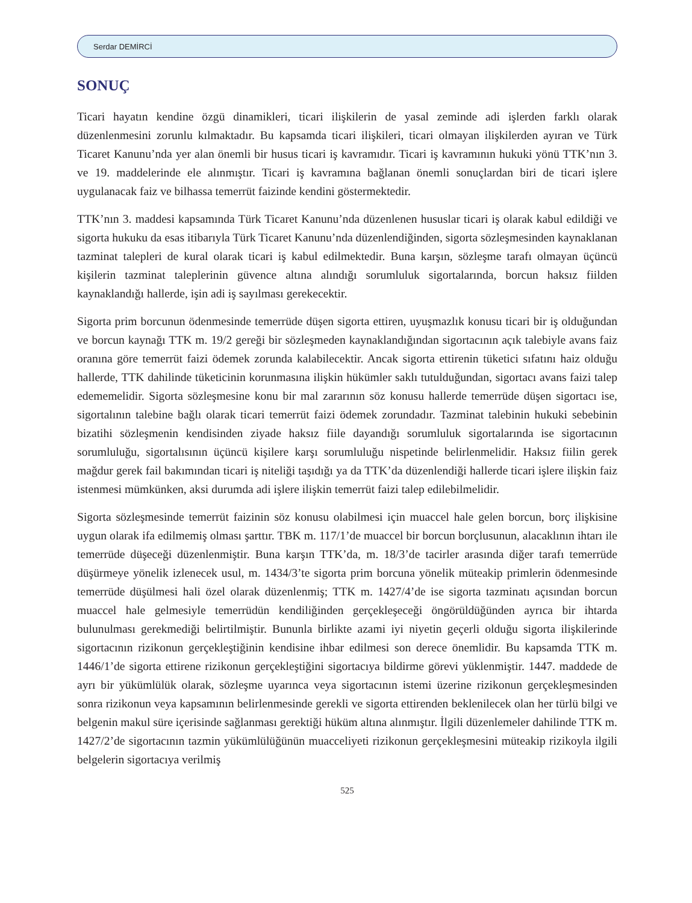Serdar DEMİRCİ
SONUÇ
Ticari hayatın kendine özgü dinamikleri, ticari ilişkilerin de yasal zeminde adi işlerden farklı olarak düzenlenmesini zorunlu kılmaktadır. Bu kapsamda ticari ilişkileri, ticari olmayan ilişkilerden ayıran ve Türk Ticaret Kanunu’nda yer alan önemli bir husus ticari iş kavramıdır. Ticari iş kavramının hukuki yönü TTK’nın 3. ve 19. maddelerinde ele alınmıştır. Ticari iş kavramına bağlanan önemli sonuçlardan biri de ticari işlere uygulanacak faiz ve bilhassa temerrüt faizinde kendini göstermektedir.
TTK’nın 3. maddesi kapsamında Türk Ticaret Kanunu’nda düzenlenen hususlar ticari iş olarak kabul edildiği ve sigorta hukuku da esas itibarıyla Türk Ticaret Kanunu’nda düzenlendiğinden, sigorta sözleşmesinden kaynaklanan tazminat talepleri de kural olarak ticari iş kabul edilmektedir. Buna karşın, sözleşme tarafı olmayan üçüncü kişilerin tazminat taleplerinin güvence altına alındığı sorumluluk sigortalarında, borcun haksız fiilden kaynaklandığı hallerde, işin adi iş sayılması gerekecektir.
Sigorta prim borcunun ödenmesinde temerrüde düşen sigorta ettiren, uyuşmazlık konusu ticari bir iş olduğundan ve borcun kaynağı TTK m. 19/2 gereği bir sözleşmeden kaynaklandığından sigortacının açık talebiyle avans faiz oranına göre temerrüt faizi ödemek zorunda kalabilecektir. Ancak sigorta ettirenin tüketici sıfatını haiz olduğu hallerde, TTK dahilinde tüketicinin korunmasına ilişkin hükümler saklı tutulduğundan, sigortacı avans faizi talep edememelidir. Sigorta sözleşmesine konu bir mal zararının söz konusu hallerde temerrüde düşen sigortacı ise, sigortalının talebine bağlı olarak ticari temerrüt faizi ödemek zorundadır. Tazminat talebinin hukuki sebebinin bizatihi sözleşmenin kendisinden ziyade haksız fiile dayandığı sorumluluk sigortalarında ise sigortacının sorumluluğu, sigortalısının üçüncü kişilere karşı sorumluluğu nispetinde belirlenmelidir. Haksız fiilin gerek mağdur gerek fail bakımından ticari iş niteliği taşıdığı ya da TTK’da düzenlendiği hallerde ticari işlere ilişkin faiz istenmesi mümkünken, aksi durumda adi işlere ilişkin temerrüt faizi talep edilebilmelidir.
Sigorta sözleşmesinde temerrüt faizinin söz konusu olabilmesi için muaccel hale gelen borcun, borç ilişkisine uygun olarak ifa edilmemiş olması şarttır. TBK m. 117/1’de muaccel bir borcun borçlusunun, alacaklının ihtarı ile temerrüde düşeceği düzenlenmiştir. Buna karşın TTK’da, m. 18/3’de tacirler arasında diğer tarafı temerrüde düşürmeye yönelik izlenecek usul, m. 1434/3’te sigorta prim borcuna yönelik müteakip primlerin ödenmesinde temerrüde düşülmesi hali özel olarak düzenlenmiş; TTK m. 1427/4’de ise sigorta tazminatı açısından borcun muaccel hale gelmesiyle temerrüdün kendiliğinden gerçekleşeceği öngörüldüğünden ayrıca bir ihtarda bulunulması gerekmediği belirtilmiştir. Bununla birlikte azami iyi niyetin geçerli olduğu sigorta ilişkilerinde sigortacının rizikonun gerçekleştiğinin kendisine ihbar edilmesi son derece önemlidir. Bu kapsamda TTK m. 1446/1’de sigorta ettirene rizikonun gerçekleştiğini sigortacıya bildirme görevi yüklenmiştir. 1447. maddede de ayrı bir yükümlülük olarak, sözleşme uyarınca veya sigortacının istemi üzerine rizikonun gerçekleşmesinden sonra rizikonun veya kapsamının belirlenmesinde gerekli ve sigorta ettirenden beklenilecek olan her türlü bilgi ve belgenin makul süre içerisinde sağlanması gerektiği hüküm altına alınmıştır. İlgili düzenlemeler dahilinde TTK m. 1427/2’de sigortacının tazmin yükümlülüğünün muacceliyeti rizikonun gerçekleşmesini müteakip rizikoyla ilgili belgelerin sigortacıya verilmiş
525